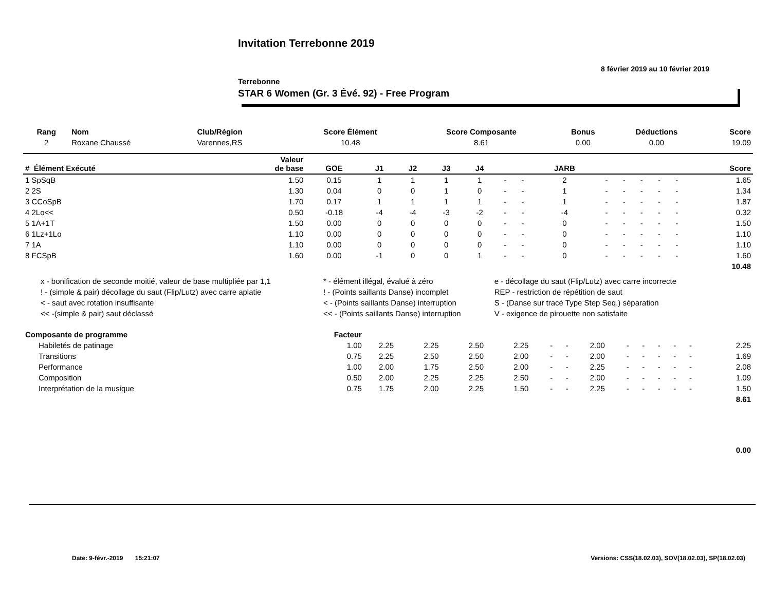Invitation Terrebonne 2019
8 février 2019 au 10 février 2019
Terrebonne
STAR 6 Women (Gr. 3 Évé. 92) - Free Program
| Rang | Nom | Club/Région | Score Élément | Score Composante | Bonus | Déductions | Score |
| --- | --- | --- | --- | --- | --- | --- | --- |
| 2 | Roxane Chaussé | Varennes,RS | 10.48 | 8.61 | 0.00 | 0.00 | 19.09 |
| # Élément Exécuté | Valeur de base | GOE | J1 | J2 | J3 | J4 | | | JARB | | | | | | Score |
| --- | --- | --- | --- | --- | --- | --- | --- | --- | --- | --- | --- | --- | --- | --- | --- |
| 1 SpSqB | 1.50 | 0.15 | 1 | 1 | 1 | 1 | - | - | 2 | - | - | - | - | - | 1.65 |
| 2 2S | 1.30 | 0.04 | 0 | 0 | 1 | 0 | - | - | 1 | - | - | - | - | - | 1.34 |
| 3 CCoSpB | 1.70 | 0.17 | 1 | 1 | 1 | 1 | - | - | 1 | - | - | - | - | - | 1.87 |
| 4 2Lo<< | 0.50 | -0.18 | -4 | -4 | -3 | -2 | - | - | -4 | - | - | - | - | - | 0.32 |
| 5 1A+1T | 1.50 | 0.00 | 0 | 0 | 0 | 0 | - | - | 0 | - | - | - | - | - | 1.50 |
| 6 1Lz+1Lo | 1.10 | 0.00 | 0 | 0 | 0 | 0 | - | - | 0 | - | - | - | - | - | 1.10 |
| 7 1A | 1.10 | 0.00 | 0 | 0 | 0 | 0 | - | - | 0 | - | - | - | - | - | 1.10 |
| 8 FCSpB | 1.60 | 0.00 | -1 | 0 | 0 | 1 | - | - | 0 | - | - | - | - | - | 1.60 |
| 10.48 | | | | | | | | | | | | | | | |
| x - bonification de seconde moitié, valeur de base multipliée par 1,1 | * - élément illégal, évalué à zéro | e - décollage du saut (Flip/Lutz) avec carre incorrecte |
| ! - (simple & pair) décollage du saut (Flip/Lutz) avec carre aplatie | ! - (Points saillants Danse) incomplet | REP - restriction de répétition de saut |
| < - saut avec rotation insuffisante | < - (Points saillants Danse) interruption | S - (Danse sur tracé Type Step Seq.) séparation |
| << -(simple & pair) saut déclassé | << - (Points saillants Danse) interruption | V - exigence de pirouette non satisfaite |
| Composante de programme | Facteur | | | | | | | | | | | | | | |
| --- | --- | --- | --- | --- | --- | --- | --- | --- | --- | --- | --- | --- | --- | --- | --- |
| Habiletés de patinage | 1.00 | 2.25 | 2.25 | 2.50 | 2.25 | - | - | 2.00 | - | - | - | - | - | | 2.25 |
| Transitions | 0.75 | 2.25 | 2.50 | 2.50 | 2.00 | - | - | 2.00 | - | - | - | - | - | | 1.69 |
| Performance | 1.00 | 2.00 | 1.75 | 2.50 | 2.00 | - | - | 2.25 | - | - | - | - | - | | 2.08 |
| Composition | 0.50 | 2.00 | 2.25 | 2.25 | 2.50 | - | - | 2.00 | - | - | - | - | - | | 1.09 |
| Interprétation de la musique | 0.75 | 1.75 | 2.00 | 2.25 | 1.50 | - | - | 2.25 | - | - | - | - | - | | 1.50 |
| 8.61 | | | | | | | | | | | | | | | |
| 0.00 | | | | | | | | | | | | | | | |
Date: 9-févr.-2019 15:21:07 Versions: CSS(18.02.03), SOV(18.02.03), SP(18.02.03)